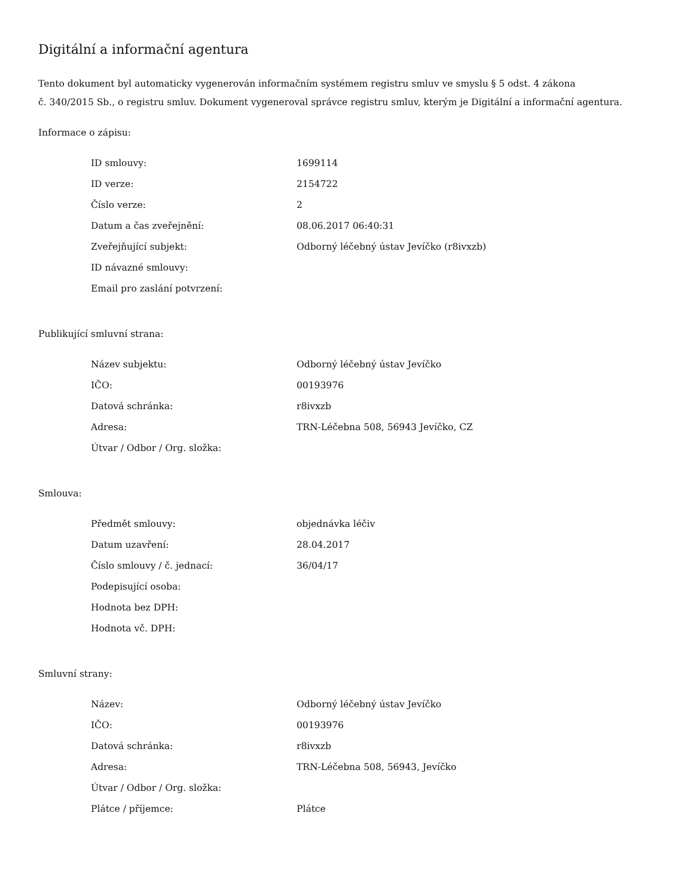Digitální a informační agentura
Tento dokument byl automaticky vygenerován informačním systémem registru smluv ve smyslu § 5 odst. 4 zákona
č. 340/2015 Sb., o registru smluv. Dokument vygeneroval správce registru smluv, kterým je Digitální a informační agentura.
Informace o zápisu:
| ID smlouvy: | 1699114 |
| ID verze: | 2154722 |
| Číslo verze: | 2 |
| Datum a čas zveřejnění: | 08.06.2017 06:40:31 |
| Zveřejňující subjekt: | Odborný léčebný ústav Jevíčko (r8ivxzb) |
| ID návazné smlouvy: | |
| Email pro zaslání potvrzení: | |
Publikující smluvní strana:
| Název subjektu: | Odborný léčebný ústav Jevíčko |
| IČO: | 00193976 |
| Datová schránka: | r8ivxzb |
| Adresa: | TRN-Léčebna 508, 56943 Jevíčko, CZ |
| Útvar / Odbor / Org. složka: | |
Smlouva:
| Předmět smlouvy: | objednávka léčiv |
| Datum uzavření: | 28.04.2017 |
| Číslo smlouvy / č. jednací: | 36/04/17 |
| Podepisující osoba: | |
| Hodnota bez DPH: | |
| Hodnota vč. DPH: | |
Smluvní strany:
| Název: | Odborný léčebný ústav Jevíčko |
| IČO: | 00193976 |
| Datová schránka: | r8ivxzb |
| Adresa: | TRN-Léčebna 508, 56943, Jevíčko |
| Útvar / Odbor / Org. složka: | |
| Plátce / příjemce: | Plátce |